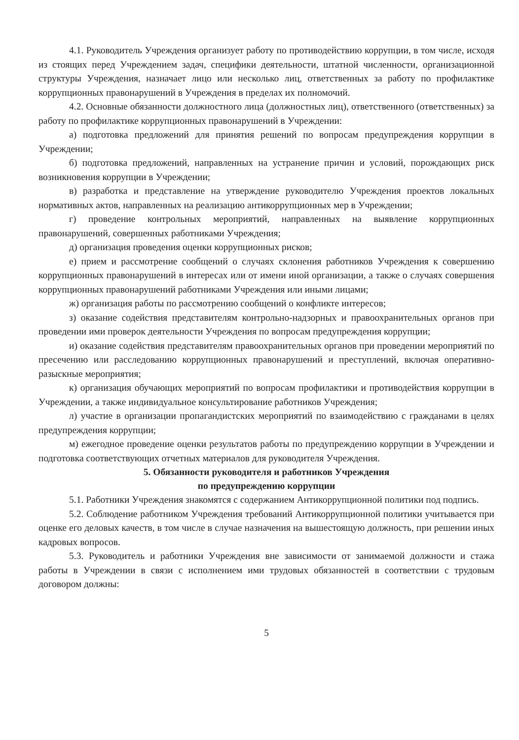4.1. Руководитель Учреждения организует работу по противодействию коррупции, в том числе, исходя из стоящих перед Учреждением задач, специфики деятельности, штатной численности, организационной структуры Учреждения, назначает лицо или несколько лиц, ответственных за работу по профилактике коррупционных правонарушений в Учреждения в пределах их полномочий.
4.2. Основные обязанности должностного лица (должностных лиц), ответственного (ответственных) за работу по профилактике коррупционных правонарушений в Учреждении:
а) подготовка предложений для принятия решений по вопросам предупреждения коррупции в Учреждении;
б) подготовка предложений, направленных на устранение причин и условий, порождающих риск возникновения коррупции в Учреждении;
в) разработка и представление на утверждение руководителю Учреждения проектов локальных нормативных актов, направленных на реализацию антикоррупционных мер в Учреждении;
г) проведение контрольных мероприятий, направленных на выявление коррупционных правонарушений, совершенных работниками Учреждения;
д) организация проведения оценки коррупционных рисков;
е) прием и рассмотрение сообщений о случаях склонения работников Учреждения к совершению коррупционных правонарушений в интересах или от имени иной организации, а также о случаях совершения коррупционных правонарушений работниками Учреждения или иными лицами;
ж) организация работы по рассмотрению сообщений о конфликте интересов;
з) оказание содействия представителям контрольно-надзорных и правоохранительных органов при проведении ими проверок деятельности Учреждения по вопросам предупреждения коррупции;
и) оказание содействия представителям правоохранительных органов при проведении мероприятий по пресечению или расследованию коррупционных правонарушений и преступлений, включая оперативно-разыскные мероприятия;
к) организация обучающих мероприятий по вопросам профилактики и противодействия коррупции в Учреждении, а также индивидуальное консультирование работников Учреждения;
л) участие в организации пропагандистских мероприятий по взаимодействию с гражданами в целях предупреждения коррупции;
м) ежегодное проведение оценки результатов работы по предупреждению коррупции в Учреждении и подготовка соответствующих отчетных материалов для руководителя Учреждения.
5. Обязанности руководителя и работников Учреждения
по предупреждению коррупции
5.1. Работники Учреждения знакомятся с содержанием Антикоррупционной политики под подпись.
5.2. Соблюдение работником Учреждения требований Антикоррупционной политики учитывается при оценке его деловых качеств, в том числе в случае назначения на вышестоящую должность, при решении иных кадровых вопросов.
5.3. Руководитель и работники Учреждения вне зависимости от занимаемой должности и стажа работы в Учреждении в связи с исполнением ими трудовых обязанностей в соответствии с трудовым договором должны:
5